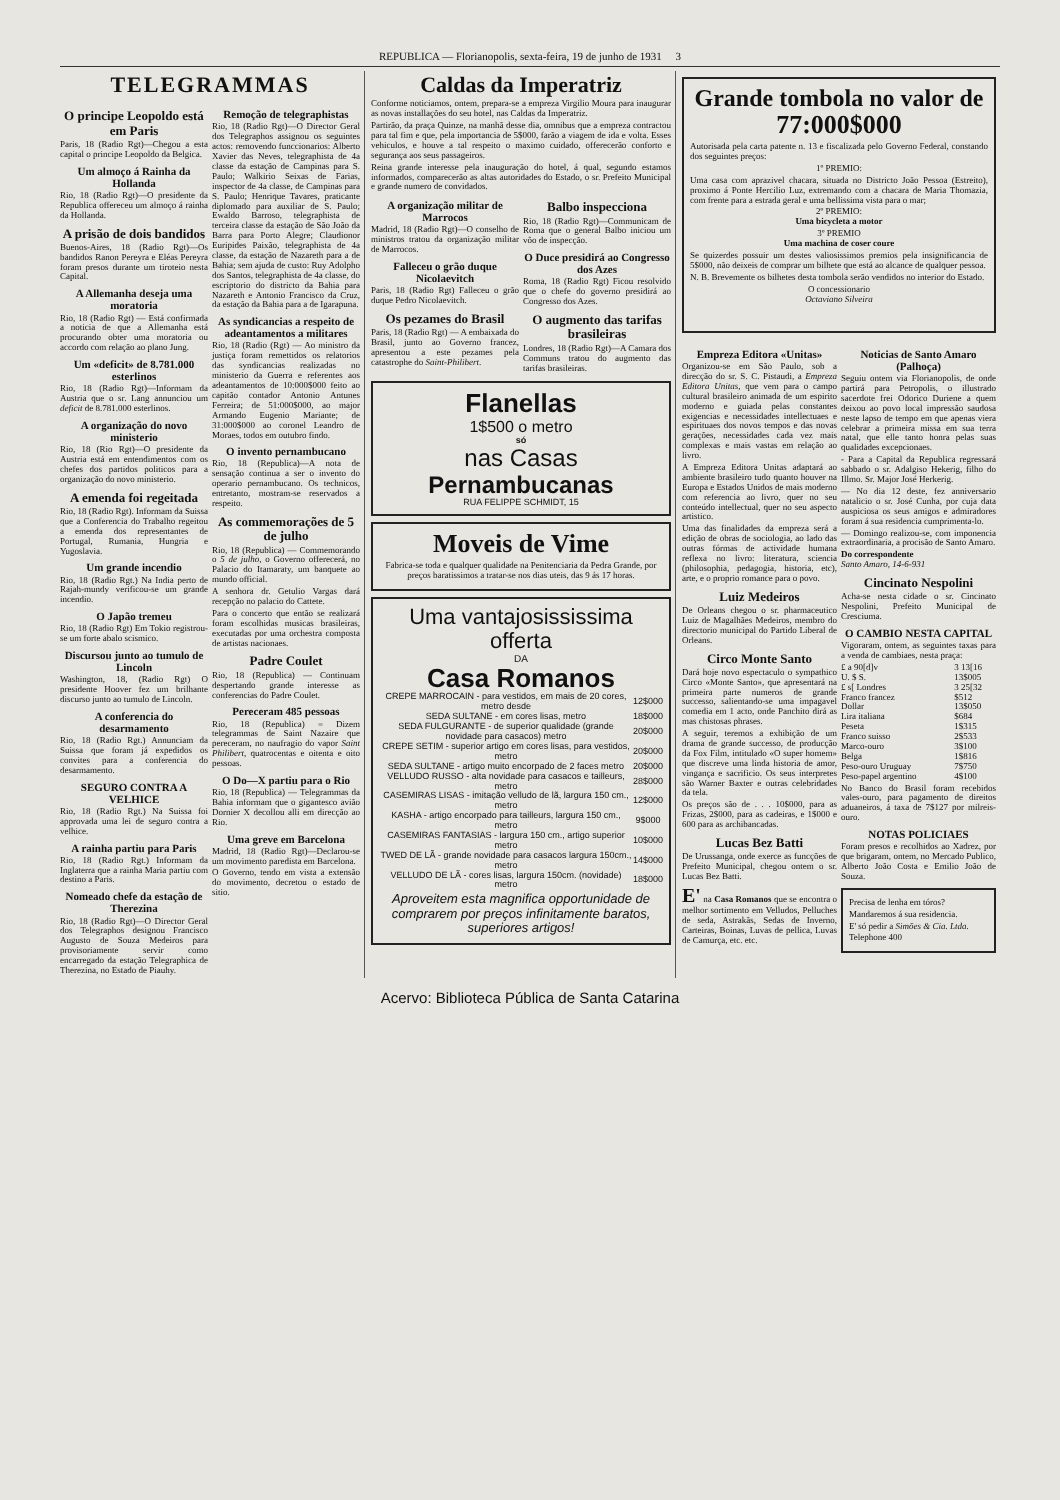REPUBLICA — Florianopolis, sexta-feira, 19 de junho de 1931 3
TELEGRAMMAS
O principe Leopoldo está em Paris
Paris, 18 (Radio Rgt)—Chegou a esta capital o principe Leopoldo da Belgica.
Um almoço á Rainha da Hollanda
Rio, 18 (Radio Rgt)—O presidente da Republica offereceu um almoço á rainha da Hollanda.
A prisão de dois bandidos
Buenos-Aires, 18 (Radio Rgt)—Os bandidos Ranon Pereyra e Eléas Pereyra foram presos durante um tiroteio nesta Capital.
A Allemanha deseja uma moratoria
Rio, 18 (Radio Rgt) — Está confirmada a noticia de que a Allemanha está procurando obter uma moratoria ou accordo com relação ao plano Jung.
Um «deficit» de 8.781.000 esterlinos
Rio, 18 (Radio Rgt)—Informam da Austria que o sr. Lang annunciou um deficit de 8.781.000 esterlinos.
A organização do novo ministerio
Rio, 18 (Rio Rgt)—O presidente da Austria está em entendimentos com os chefes dos partidos politicos para a organização do novo ministerio.
A emenda foi regeitada
Rio, 18 (Radio Rgt). Informam da Suissa que a Conferencia do Trabalho regeitou a emenda dos representantes de Portugal, Rumania, Hungria e Yugoslavia.
Um grande incendio
Rio, 18 (Radio Rgt.) Na India perto de Rajah-mundy verificou-se um grande incendio.
O Japão tremeu
Rio, 18 (Radio Rgt) Em Tokio registrou-se um forte abalo scismico.
Discursou junto ao tumulo de Lincoln
Washington, 18, (Radio Rgt) O presidente Hoover fez um brilhante discurso junto ao tumulo de Lincoln.
A conferencia do desarmamento
Rio, 18 (Radio Rgt.) Annunciam da Suissa que foram já expedidos os convites para a conferencia do desarmamento.
SEGURO CONTRA A VELHICE
Rio, 18 (Radio Rgt.) Na Suissa foi approvada uma lei de seguro contra a velhice.
A rainha partiu para Paris
Rio, 18 (Radio Rgt.) Informam da Inglaterra que a rainha Maria partiu com destino a Paris.
Nomeado chefe da estação de Therezina
Rio, 18 (Radio Rgt)—O Director Geral dos Telegraphos designou Francisco Augusto de Souza Medeiros para provisoriamente servir como encarregado da estação Telegraphica de Therezina, no Estado de Piauhy.
Remoção de telegraphistas
Rio, 18 (Radio Rgt)—O Director Geral dos Telegraphos assignou os seguintes actos: removendo funccionarios: Alberto Xavier das Neves, telegraphista de 4a classe da estação de Campinas para S. Paulo; Walkirio Seixas de Farias, inspector de 4a classe, de Campinas para S. Paulo; Henrique Tavares, praticante diplomado para auxiliar de S. Paulo; Ewaldo Barroso, telegraphista de terceira classe da estação de São João da Barra para Porto Alegre; Claudionor Euripides Paixão, telegraphista de 4a classe, da estação de Nazareth para a de Bahia; sem ajuda de custo: Ruy Adolpho dos Santos, telegraphista de 4a classe, do escriptorio do districto da Bahia para Nazareth e Antonio Francisco da Cruz, da estação da Bahia para a de Igarapuna.
As syndicancias a respeito de adeantamentos a militares
Rio, 18 (Radio (Rgt) — Ao ministro da justiça foram remettidos os relatorios das syndicancias realizadas no ministerio da Guerra e referentes aos adeantamentos de 10:000$000 feito ao capitão contador Antonio Antunes Ferreira; de 51:000$000, ao major Armando Eugenio Mariante; de 31:000$000 ao coronel Leandro de Moraes, todos em outubro findo.
O invento pernambucano
Rio, 18 (Republica)—A nota de sensação continua a ser o invento do operario pernambucano. Os technicos, entretanto, mostram-se reservados a respeito.
As commemorações de 5 de julho
Rio, 18 (Republica) — Commemorando o 5 de julho, o Governo offerecerá, no Palacio do Itamaraty, um banquete ao mundo official.
A senhora dr. Getulio Vargas dará recepção no palacio do Cattete.
Para o concerto que então se realizará foram escolhidas musicas brasileiras, executadas por uma orchestra composta de artistas nacionaes.
Padre Coulet
Rio, 18 (Republica) — Continuam despertando grande interesse as conferencias do Padre Coulet.
Pereceram 485 pessoas
Rio, 18 (Republica) = Dizem telegrammas de Saint Nazaire que pereceram, no naufragio do vapor Saint Philibert, quatrocentas e oitenta e oito pessoas.
O Do—X partiu para o Rio
Rio, 18 (Republica) — Telegrammas da Bahia informam que o gigantesco avião Dornier X decollou alli em direcção ao Rio.
Uma greve em Barcelona
Madrid, 18 (Radio Rgt)—Declarou-se um movimento paredista em Barcelona.
O Governo, tendo em vista a extensão do movimento, decretou o estado de sitio.
Caldas da Imperatriz
Conforme noticiamos, ontem, prepara-se a empreza Virgilio Moura para inaugurar as novas installações do seu hotel, nas Caldas da Imperatriz.
Partirão, da praça Quinze, na manhã desse dia, omnibus que a empreza contractou para tal fim e que, pela importancia de 5$000, farão a viagem de ida e volta. Esses vehiculos, e houve a tal respeito o maximo cuidado, offerecerão conforto e segurança aos seus passageiros.
Reina grande interesse pela inauguração do hotel, á qual, segundo estamos informados, comparecerão as altas autoridades do Estado, o sr. Prefeito Municipal e grande numero de convidados.
A organização militar de Marrocos
Madrid, 18 (Radio Rgt)—O conselho de ministros tratou da organização militar de Marrocos.
Falleceu o grão duque Nicolaevitch
Paris, 18 (Radio Rgt) Falleceu o grão duque Pedro Nicolaevitch.
Os pezames do Brasil
Paris, 18 (Radio Rgt) — A embaixada do Brasil, junto ao Governo francez, apresentou a este pezames pela catastrophe do Saint-Philibert.
Balbo inspecciona
Rio, 18 (Radio Rgt)—Communicam de Roma que o general Balbo iniciou um vôo de inspecção.
O Duce presidirá ao Congresso dos Azes
Roma, 18 (Radio Rgt) Ficou resolvido que o chefe do governo presidirá ao Congresso dos Azes.
O augmento das tarifas brasileiras
Londres, 18 (Radio Rgt)—A Camara dos Communs tratou do augmento das tarifas brasileiras.
Flanellas
1$500 o metro
só
nas Casas Pernambucanas
RUA FELIPPE SCHMIDT, 15
Moveis de Vime
Fabrica-se toda e qualquer qualidade na Penitenciaria da Pedra Grande, por preços baratissimos a tratar-se nos dias uteis, das 9 ás 17 horas.
Uma vantajosississima offerta
DA
Casa Romanos
| CREPE MARROCAIN - para vestidos, em mais de 20 cores, metro desde | 12$000 |
| SEDA SULTANE - em cores lisas, metro | 18$000 |
| SEDA FULGURANTE - de superior qualidade (grande novidade para casacos) metro | 20$000 |
| CREPE SETIM - superior artigo em cores lisas, para vestidos, metro | 20$000 |
| SEDA SULTANE - artigo muito encorpado de 2 faces metro | 20$000 |
| VELLUDO RUSSO - alta novidade para casacos e tailleurs, metro | 28$000 |
| CASEMIRAS LISAS - imitação velludo de lã, largura 150 cm., metro | 12$000 |
| KASHA - artigo encorpado para tailleurs, largura 150 cm., metro | 9$000 |
| CASEMIRAS FANTASIAS - largura 150 cm., artigo superior metro | 10$000 |
| TWED DE LÃ - grande novidade para casacos largura 150cm., metro | 14$000 |
| VELLUDO DE LÃ - cores lisas, largura 150cm. (novidade) metro | 18$000 |
Aproveitem esta magnifica opportunidade de comprarem por preços infinitamente baratos, superiores artigos!
Grande tombola no valor de
77:000$000
Autorisada pela carta patente n. 13 e fiscalizada pelo Governo Federal, constando dos seguintes preços:
1º PREMIO:
Uma casa com aprazivel chacara, situada no Districto João Pessoa (Estreito), proximo á Ponte Hercilio Luz, extremando com a chacara de Maria Thomazia, com frente para a estrada geral e uma bellissima vista para o mar;
2º PREMIO:
Uma bicycleta a motor
3º PREMIO
Uma machina de coser coure
Se quizerdes possuir um destes valiosissimos premios pela insignificancia de 5$000, não deixeis de comprar um bilhete que está ao alcance de qualquer pessoa.
N. B. Brevemente os bilhetes desta tombola serão vendidos no interior do Estado.
O concessionario
Octaviano Silveira
Empreza Editora «Unitas»
Organizou-se em São Paulo, sob a direcção do sr. S. C. Pistaudi, a Empreza Editora Unitas, que vem para o campo cultural brasileiro animada de um espirito moderno e guiada pelas constantes exigencias e necessidades intellectuaes e espirituaes dos novos tempos e das novas gerações, necessidades cada vez mais complexas e mais vastas em relação ao livro.
A Empreza Editora Unitas adaptará ao ambiente brasileiro tudo quanto houver na Europa e Estados Unidos de mais moderno com referencia ao livro, quer no seu conteúdo intellectual, quer no seu aspecto artistico.
Uma das finalidades da empreza será a edição de obras de sociologia, ao lado das outras fórmas de actividade humana reflexa no livro: literatura, sciencia (philosophia, pedagogia, historia, etc), arte, e o proprio romance para o povo.
Luiz Medeiros
De Orleans chegou o sr. pharmaceutico Luiz de Magalhães Medeiros, membro do directorio municipal do Partido Liberal de Orleans.
Circo Monte Santo
Dará hoje novo espectaculo o sympathico Circo «Monte Santo», que apresentará na primeira parte numeros de grande successo, salientando-se uma impagavel comedia em 1 acto, onde Panchito dirá as mas chistosas phrases.
A seguir, teremos a exhibição de um drama de grande successo, de producção da Fox Film, intitulado «O super homem» que discreve uma linda historia de amor, vingança e sacrificio. Os seus interpretes são Warner Baxter e outras celebridades da tela.
Os preços são de . . . 10$000, para as Frizas, 2$000, para as cadeiras, e 1$000 e 600 para as archibancadas.
Lucas Bez Batti
De Urussanga, onde exerce as funcções de Prefeito Municipal, chegou ontem o sr. Lucas Bez Batti.
E' na Casa Romanos que se encontra o melhor sortimento em Velludos, Pelluches de seda, Astrakãs, Sedas de Inverno, Carteiras, Boinas, Luvas de pellica, Luvas de Camurça, etc. etc.
Noticias de Santo Amaro (Palhoça)
Seguiu ontem via Florianopolis, de onde partirá para Petropolis, o illustrado sacerdote frei Odorico Duriene a quem deixou ao povo local impressão saudosa neste lapso de tempo em que apenas viera celebrar a primeira missa em sua terra natal, que elle tanto honra pelas suas qualidades excepcionaes.
- Para a Capital da Republica regressará sabbado o sr. Adalgiso Hekerig, filho do Illmo. Sr. Major José Herkerig.
— No dia 12 deste, fez anniversario natalicio o sr. José Cunha, por cuja data auspiciosa os seus amigos e admiradores foram á sua residencia cumprimenta-lo.
— Domingo realizou-se, com imponencia extraordinaria, a procisão de Santo Amaro.
Do correspondente
Santo Amaro, 14-6-931
Cincinato Nespolini
Acha-se nesta cidade o sr. Cincinato Nespolini, Prefeito Municipal de Cresciuma.
O CAMBIO NESTA CAPITAL
Vigoraram, ontem, as seguintes taxas para a venda de cambiaes, nesta praça:
| £ a 90[d]v | 3 13[16 |
| U. $ S. | 13$005 |
| £ s[ Londres | 3 25[32 |
| Franco francez | $512 |
| Dollar | 13$050 |
| Lira italiana | $684 |
| Peseta | 1$315 |
| Franco suisso | 2$533 |
| Marco-ouro | 3$100 |
| Belga | 1$816 |
| Peso-ouro Uruguay | 7$750 |
| Peso-papel argentino | 4$100 |
No Banco do Brasil foram recebidos vales-ouro, para pagamento de direitos aduaneiros, á taxa de 7$127 por milreis-ouro.
NOTAS POLICIAES
Foram presos e recolhidos ao Xadrez, por que brigaram, ontem, no Mercado Publico, Alberto João Costa e Emilio João de Souza.
Precisa de lenha em tóros?
Mandaremos á sua residencia.
E' só pedir a Simões & Cia. Ltda.
Telephone 400
Acervo: Biblioteca Pública de Santa Catarina